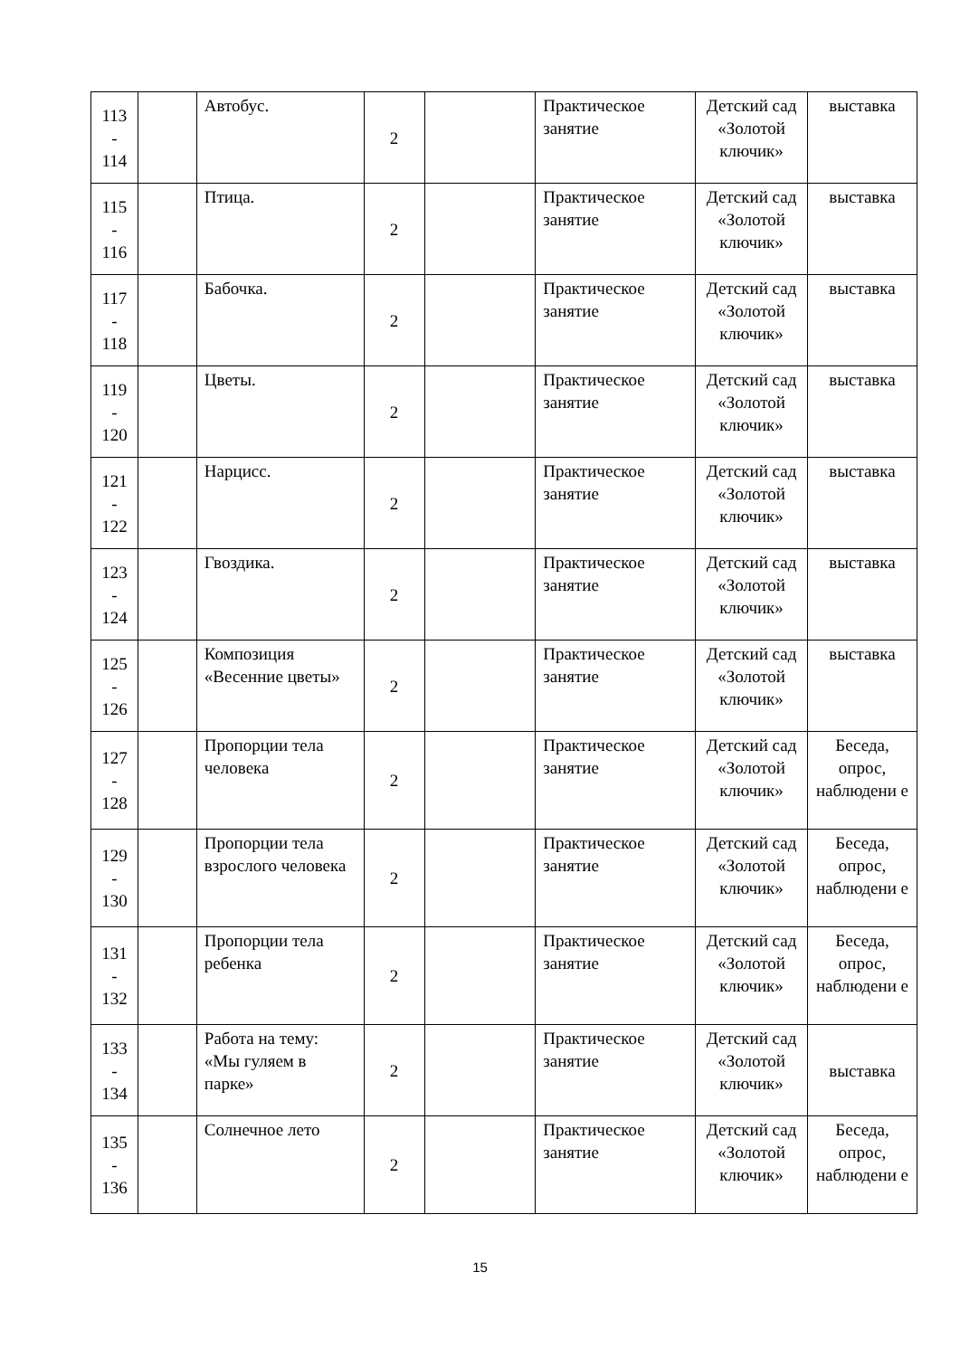| 113 - 114 | | Автобус. | 2 | | Практическое занятие | Детский сад «Золотой ключик» | выставка |
| 115 - 116 | | Птица. | 2 | | Практическое занятие | Детский сад «Золотой ключик» | выставка |
| 117 - 118 | | Бабочка. | 2 | | Практическое занятие | Детский сад «Золотой ключик» | выставка |
| 119 - 120 | | Цветы. | 2 | | Практическое занятие | Детский сад «Золотой ключик» | выставка |
| 121 - 122 | | Нарцисс. | 2 | | Практическое занятие | Детский сад «Золотой ключик» | выставка |
| 123 - 124 | | Гвоздика. | 2 | | Практическое занятие | Детский сад «Золотой ключик» | выставка |
| 125 - 126 | | Композиция «Весенние цветы» | 2 | | Практическое занятие | Детский сад «Золотой ключик» | выставка |
| 127 - 128 | | Пропорции тела человека | 2 | | Практическое занятие | Детский сад «Золотой ключик» | Беседа, опрос, наблюдени е |
| 129 - 130 | | Пропорции тела взрослого человека | 2 | | Практическое занятие | Детский сад «Золотой ключик» | Беседа, опрос, наблюдени е |
| 131 - 132 | | Пропорции тела ребенка | 2 | | Практическое занятие | Детский сад «Золотой ключик» | Беседа, опрос, наблюдени е |
| 133 - 134 | | Работа на тему: «Мы гуляем в парке» | 2 | | Практическое занятие | Детский сад «Золотой ключик» | выставка |
| 135 - 136 | | Солнечное лето | 2 | | Практическое занятие | Детский сад «Золотой ключик» | Беседа, опрос, наблюдени е |
15